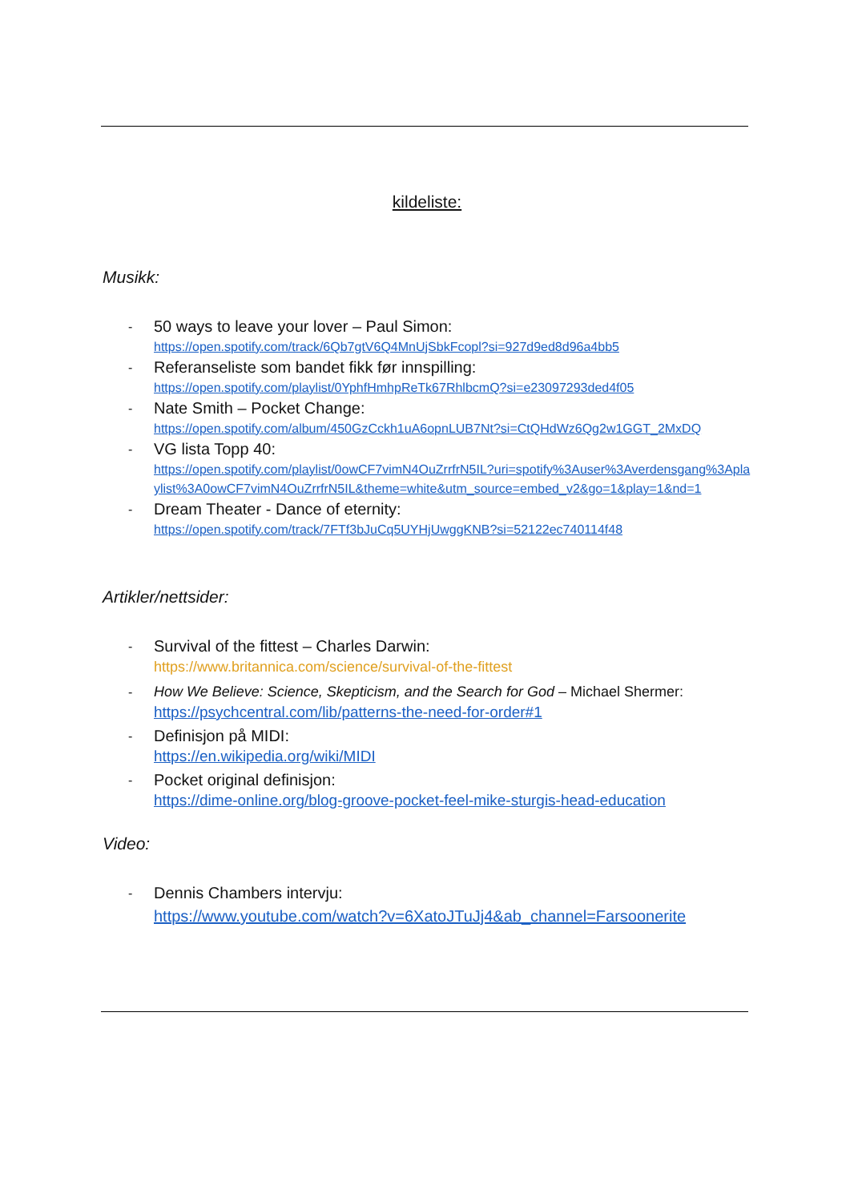kildeliste:
Musikk:
- 50 ways to leave your lover – Paul Simon:
https://open.spotify.com/track/6Qb7gtV6Q4MnUjSbkFcopl?si=927d9ed8d96a4bb5
- Referanseliste som bandet fikk før innspilling:
https://open.spotify.com/playlist/0YphfHmhpReTk67RhlbcmQ?si=e23097293ded4f05
- Nate Smith – Pocket Change:
https://open.spotify.com/album/450GzCckh1uA6opnLUB7Nt?si=CtQHdWz6Qg2w1GGT_2MxDQ
- VG lista Topp 40:
https://open.spotify.com/playlist/0owCF7vimN4OuZrrfrN5IL?uri=spotify%3Auser%3Averdensgang%3Aplaylist%3A0owCF7vimN4OuZrrfrN5IL&theme=white&utm_source=embed_v2&go=1&play=1&nd=1
- Dream Theater - Dance of eternity:
https://open.spotify.com/track/7FTf3bJuCq5UYHjUwggKNB?si=52122ec740114f48
Artikler/nettsider:
- Survival of the fittest – Charles Darwin:
https://www.britannica.com/science/survival-of-the-fittest
- How We Believe: Science, Skepticism, and the Search for God – Michael Shermer:
https://psychcentral.com/lib/patterns-the-need-for-order#1
- Definisjon på MIDI:
https://en.wikipedia.org/wiki/MIDI
- Pocket original definisjon:
https://dime-online.org/blog-groove-pocket-feel-mike-sturgis-head-education
Video:
- Dennis Chambers intervju:
https://www.youtube.com/watch?v=6XatoJTuJj4&ab_channel=Farsoonerite